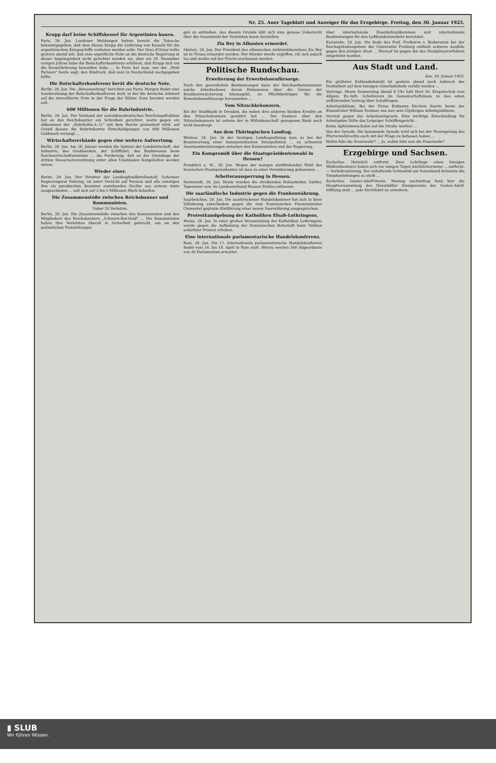Nr. 25. Auer Tageblatt und Anzeiger für das Erzgebirge. Freitag, den 30. Januar 1925.
Krupp darf keine Schiffskessel für Argentinien bauen.
Paris, 28. Jan. Londoner Meldungen hatten bereits die Tatsache bekanntgegeben, daß dem Hause Krupp die Lieferung von Kesseln für die argentinischen Kriegsschiffe verboten werden solle. Der Quai d'Orsay teilte gestern abend mit, daß eine eigentliche Note an die deutsche Regierung in dieser Angelegenheit nicht gerichtet worden sei, aber am 29. Dezember vorigen Jahres habe die Botschafterkonferenz erfahren, daß Krupp sich um die Kessellieferung beworben habe ... In Paris hat man, wie der „Petit Parisien" heute sagt, den Eindruck, daß man in Deutschland nachgegeben hätte.
Die Botschafterkonferenz berät die deutsche Note.
Berlin, 28. Jan. Die „Börsenzeitung" berichtet aus Paris: Morgen findet eine Sondersitzung der Botschafterkonferenz statt, in der die deutsche Antwort auf die interalliierte Note in der Frage der Kölner Zone beraten werden soll.
600 Millionen für die Ruhrindustrie.
Berlin, 28. Jan. Der Vorstand der sozialdemokratischen Reichstagsfraktion hat an den Reichskanzler ein Schreiben gerichtet, worin gegen ein Abkommen der „Ruhrkohle-A.-G." mit dem Reiche protestiert wird, auf Grund dessen die Ruhrindustrie Entschädigungen von 600 Millionen Goldmark verlangt ...
Wirtschaftsverbände gegen eine weitere Aufwertung.
Berlin, 28. Jan. Am 28. Januar werden die Spitzen der Landwirtschaft, der Industrie, des Großhandels, der Schiffahrt, des Bankwesens beim Reichswirtschaftsminister ... die Forderung, daß an der Grundlage der dritten Steuernotverordnung unter allen Umständen festgehalten werden müsse.
Wieder einer.
Berlin, 29. Jan. Der Direktor der Landespfandbriefanstalt, Geheimer Regierungsrat Nehring, ist unter Verzicht auf Pension und alle sonstigen ihm als preußischen Beamten zustehenden Rechte aus seinem Amte ausgeschieden ... soll sich auf 3 bis 5 Millionen Mark belaufen.
Die Zusammenstöße zwischen Reichsbanner und Kommunisten.
Ueber 20 Verletzte.
Berlin, 28. Jan. Die Zusammenstöße zwischen den Kommunisten und den Mitgliedern des Reichsbanners „Schwarz-Rot-Gold" ... Die Kommunisten haben ihre Verletzten überall in Sicherheit gebracht, um sie den polizeilichen Feststellungen
gen zu entziehen. Aus diesem Grunde läßt sich eine genaue Uebersicht über die Gesamtzahl der Verletzten kaum herstellen.
Zia Bey in Albanien ermordet.
Skutari, 28. Jan. Der Präsident des albanischen Aufstandskomitees Zia Bey ist in Tirana ermordet worden. Der Mörder wurde ergriffen, riß sich jedoch los und mußte auf der Flucht erschossen werden.
Politische Rundschau.
Erweiterung der Erwerbslosenfürsorge.
Nach den gesetzlichen Bestimmungen kann der Reichsarbeitsminister solche Arbeitnehmer, deren Einkommen über die Grenze der Krankenversicherung hinausgeht, zu Pflichtbeiträgen für die Erwerbslosenfürsorge heranziehen ...
Vom Nitzschkekonzern.
Bei der Stadtbank in Dresden, die neben drei anderen Banken Kredite an den Nitzschekonzern gewährt hat ... Der Konkurs über den Nitzschekonzern ist seitens der in Mitleidenschaft gezogenen Bank noch nicht beantragt.
Aus dem Thüringischen Landtag.
Weimar, 28. Jan. In der heutigen Landtagssitzung kam es bei der Beantwortung einer kommunistischen Interpellation ... zu schweren Auseinandersetzungen zwischen den Kommunisten und der Regierung.
Ein Kompromiß über die Staatspräsidentenwahl in Hessen?
Frankfurt a. M., 28. Jan. Wegen der morgen stattfindenden Wahl des hessischen Staatspräsidenten ist man zu einer Vereinbarung gekommen ...
Arbeiteraussperrung in Hessen.
Darmstadt, 28. Jan. Heute wurden die streikenden Holzarbeiter, Sattler, Tapezierer usw. im Landesverband Hessen fristlos entlassen.
Die saarländische Industrie gegen die Frankenwährung.
Saarbrücken, 28. Jan. Die saarbrückener Handelskammer hat sich in ihrer Vollsitzung entschieden gegen die vom französischen Finanzminister Clementel geplante Einführung einer neuen Saarwährung ausgesprochen.
Protestkundgebung der Katholiken Elsaß-Lothringens.
Mainz, 28. Jan. In einer großen Versammlung der Katholiken Lothringens wurde gegen die Aufhebung der französischen Botschaft beim Vatikan schärfster Protest erhoben.
Eine internationale parlamentarische Handelskonferenz.
Rom, 28. Jan. Die 11. Internationale parlamentarische Handelskonferenz findet vom 16. bis 18. April in Rom statt. Hierzu werden 300 Abgeordnete von 40 Parlamenten erwartet.
über internationale Eisenbahnabkommen und internationale Bestimmungen für den Lufthandelsverkehr berichten.
Karlsruhe, 28. Jan. Die Rede des Prof. Freiherrn v. Bieberstein bei der Reichsgründungsfeier der Universität Freiburg enthielt schwere Ausfälle gegen den jetzigen Staat ... Hierauf ist gegen ihn das Disziplinarverfahren eingeleitet worden.
Aus Stadt und Land.
Aue, 29. Januar 1925.
Ein größerer Kohlendiebstahl ist gestern abend nach Anbruch der Dunkelheit auf dem hiesigen Güterbahnhofe verübt worden ...
Vorträge. Heute Donnerstag abend 8 Uhr hält Herr Dr. Kropatschek vom Allgem. Ev.-luth. Schulverein im Gemeinschaftshaus zu Aue einen aufklärenden Vortrag über Schulfragen.
Arbeitsjubiläum. Bei der Firma Erdmann Kircheis feierte heute der Eisendreher William Teubner aus Aue sein 25jähriges Arbeitsjubiläum.
Verstoß gegen das Arbeitszeitgesetz. Eine wichtige Entscheidung für Arbeitgeber fällte das Leipziger Schöffengericht ...
Keine Apfelsinenschalen auf die Straße werfen! ...
Von der Synode. Die kommende Synode wird sich bei der Neuregelung des Pfarrerwahlrechts auch mit der Frage zu befassen haben ...
Wohin fuhr die Feuerwehr? ... Ja, wohin fuhr nun die Feuerwehr?
Erzgebirge und Sachsen.
Zschorlau. Heimlich entfernt. Zwei Lehrlinge eines hiesigen Mühlenbesitzers haben sich vor einigen Tagen nächtlicherweise ... entfernt. — Verkehrsstörung. Der anhaltende Schneefall am Sonnabend belastete die Telephonleitungen so stark ...
Zschorlau. Gustav-Adolf-Verein. Montag nachmittag fand hier die Hauptversammlung des Neustädtler Zweigvereins der Gustav-Adolf-Stiftung statt ... jede Kirchfahrt zu erweitern.
▮ SLUB
Wir führen Wissen.